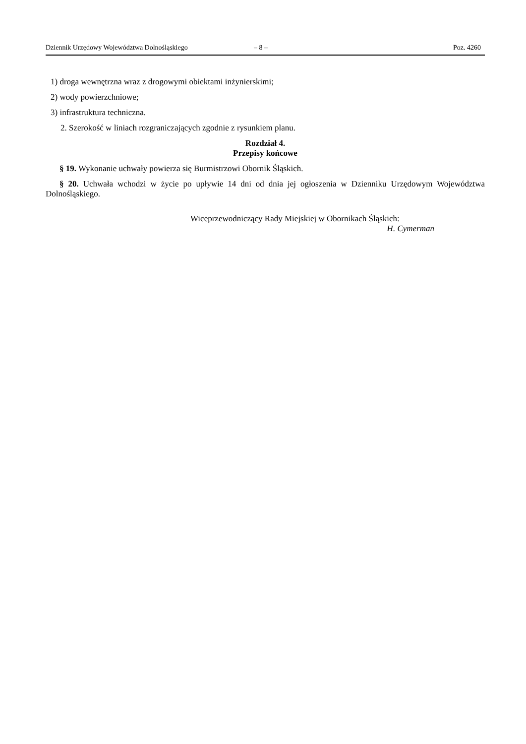Dziennik Urzędowy Województwa Dolnośląskiego – 8 – Poz. 4260
1) droga wewnętrzna wraz z drogowymi obiektami inżynierskimi;
2) wody powierzchniowe;
3) infrastruktura techniczna.
2. Szerokość w liniach rozgraniczających zgodnie z rysunkiem planu.
Rozdział 4.
Przepisy końcowe
§ 19. Wykonanie uchwały powierza się Burmistrzowi Obornik Śląskich.
§ 20. Uchwała wchodzi w życie po upływie 14 dni od dnia jej ogłoszenia w Dzienniku Urzędowym Województwa Dolnośląskiego.
Wiceprzewodniczący Rady Miejskiej w Obornikach Śląskich:
H. Cymerman